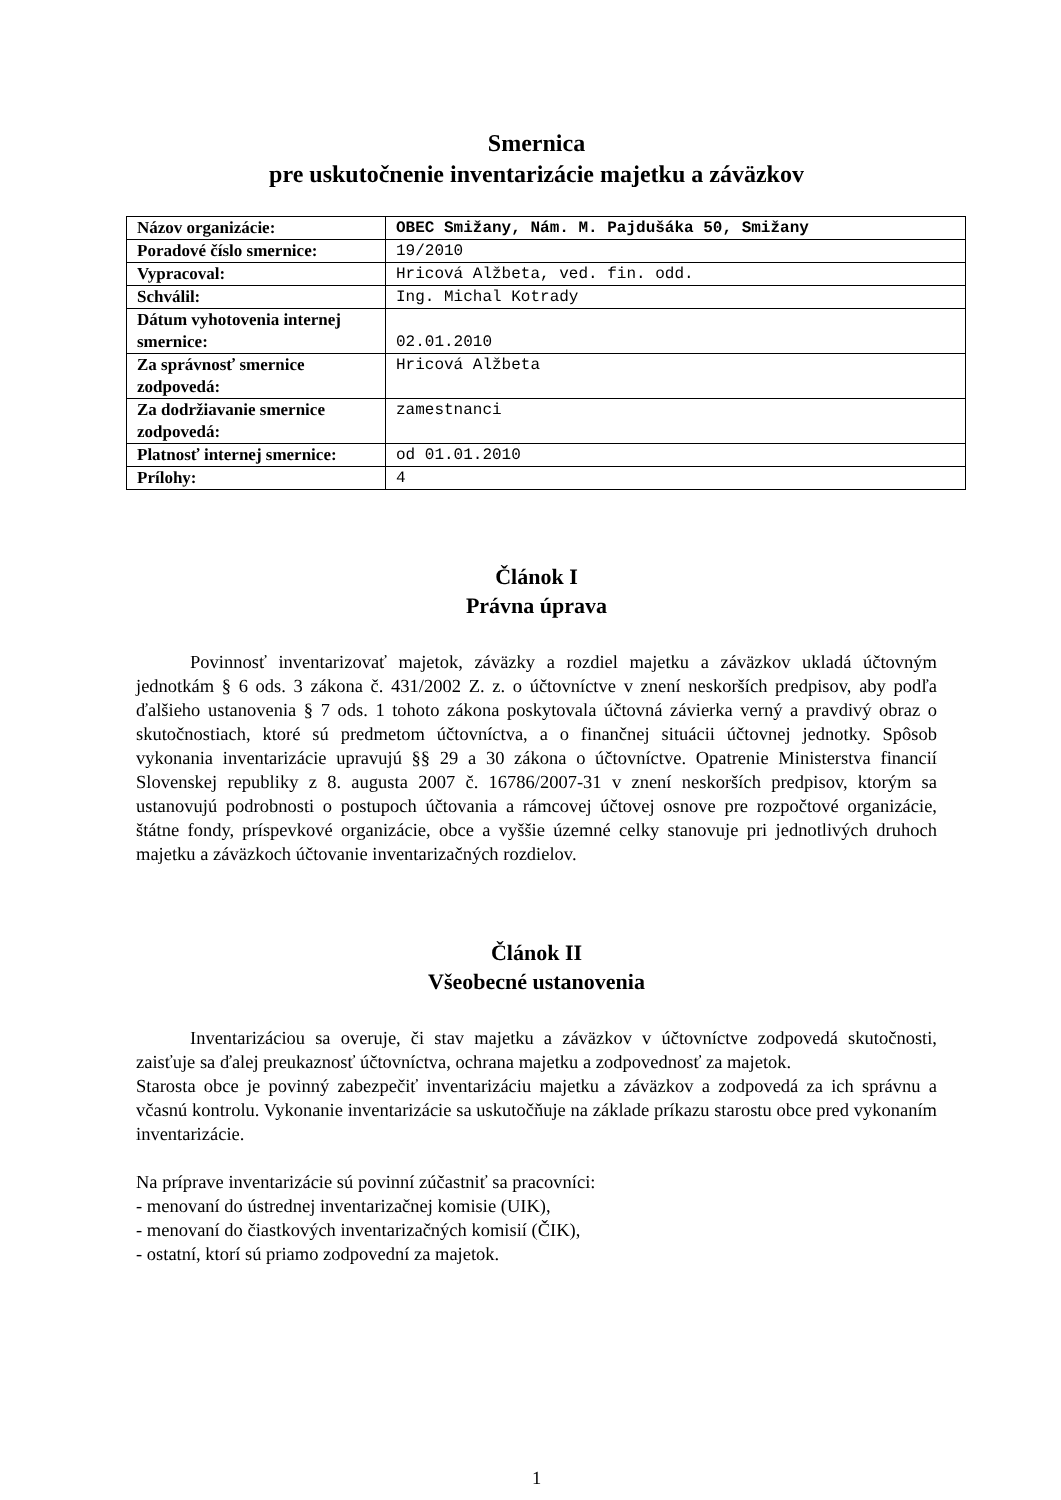Smernica
pre uskutočnenie inventarizácie majetku a záväzkov
| Názov organizácie: | OBEC Smižany, Nám. M. Pajdušáka 50, Smižany |
| Poradové číslo smernice: | 19/2010 |
| Vypracoval: | Hricová Alžbeta, ved. fin. odd. |
| Schválil: | Ing. Michal Kotrady |
| Dátum vyhotovenia internej smernice: | 02.01.2010 |
| Za správnosť smernice zodpovedá: | Hricová Alžbeta |
| Za dodržiavanie smernice zodpovedá: | zamestnanci |
| Platnosť internej smernice: | od 01.01.2010 |
| Prílohy: | 4 |
Článok I
Právna úprava
Povinnosť inventarizovať majetok, záväzky a rozdiel majetku a záväzkov ukladá účtovným jednotkám § 6 ods. 3 zákona č. 431/2002 Z. z. o účtovníctve v znení neskorších predpisov, aby podľa ďalšieho ustanovenia § 7 ods. 1 tohoto zákona poskytovala účtovná závierka verný a pravdivý obraz o skutočnostiach, ktoré sú predmetom účtovníctva, a o finančnej situácii účtovnej jednotky. Spôsob vykonania inventarizácie upravujú §§ 29 a 30 zákona o účtovníctve. Opatrenie Ministerstva financií Slovenskej republiky z 8. augusta 2007 č. 16786/2007-31 v znení neskorších predpisov, ktorým sa ustanovujú podrobnosti o postupoch účtovania a rámcovej účtovej osnove pre rozpočtové organizácie, štátne fondy, príspevkové organizácie, obce a vyššie územné celky stanovuje pri jednotlivých druhoch majetku a záväzkoch účtovanie inventarizačných rozdielov.
Článok II
Všeobecné ustanovenia
Inventarizáciou sa overuje, či stav majetku a záväzkov v účtovníctve zodpovedá skutočnosti, zaisťuje sa ďalej preukaznosť účtovníctva, ochrana majetku a zodpovednosť za majetok.
Starosta obce je povinný zabezpečiť inventarizáciu majetku a záväzkov a zodpovedá za ich správnu a včasnú kontrolu. Vykonanie inventarizácie sa uskutočňuje na základe príkazu starostu obce pred vykonaním inventarizácie.
Na príprave inventarizácie sú povinní zúčastniť sa pracovníci:
- menovaní do ústrednej inventarizačnej komisie (UIK),
- menovaní do čiastkových inventarizačných komisií (ČIK),
- ostatní, ktorí sú priamo zodpovední za majetok.
1